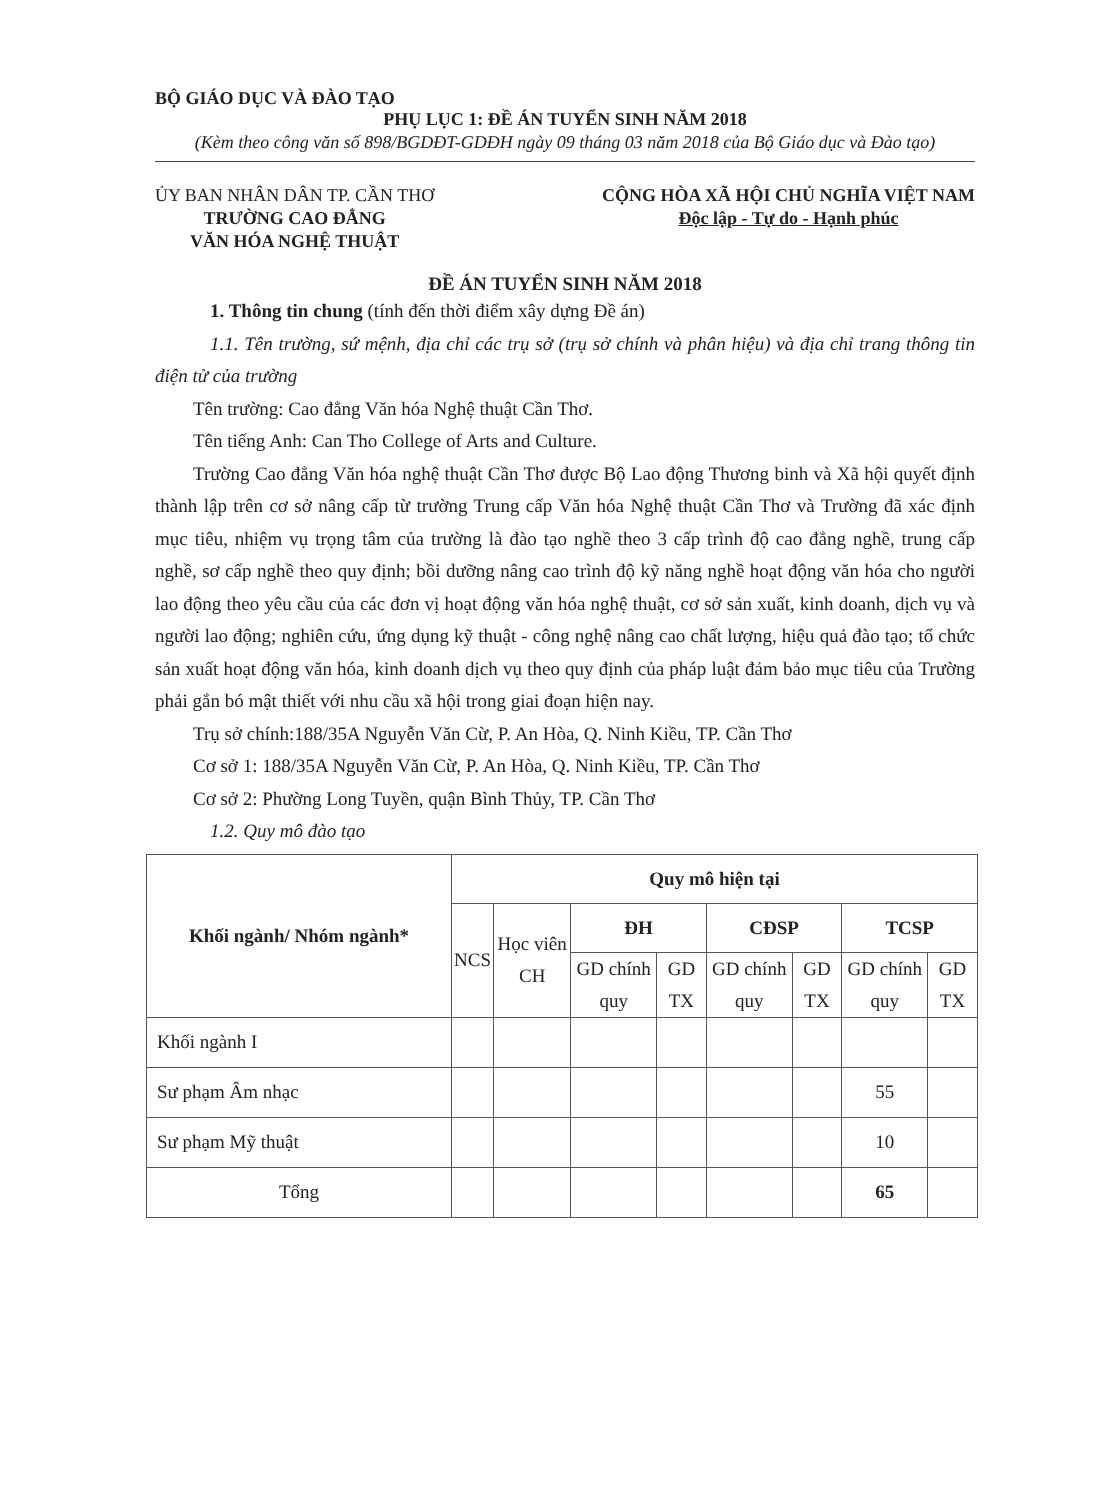BỘ GIÁO DỤC VÀ ĐÀO TẠO
PHỤ LỤC 1: ĐỀ ÁN TUYỂN SINH NĂM 2018
(Kèm theo công văn số 898/BGDĐT-GDĐH ngày 09 tháng 03 năm 2018 của Bộ Giáo dục và Đào tạo)
ỦY BAN NHÂN DÂN TP. CẦN THƠ
TRƯỜNG CAO ĐẲNG
VĂN HÓA NGHỆ THUẬT
CỘNG HÒA XÃ HỘI CHỦ NGHĨA VIỆT NAM
Độc lập - Tự do - Hạnh phúc
ĐỀ ÁN TUYỂN SINH NĂM 2018
1. Thông tin chung (tính đến thời điểm xây dựng Đề án)
1.1. Tên trường, sứ mệnh, địa chỉ các trụ sở (trụ sở chính và phân hiệu) và địa chỉ trang thông tin điện tử của trường
Tên trường: Cao đẳng Văn hóa Nghệ thuật Cần Thơ.
Tên tiếng Anh: Can Tho College of Arts and Culture.
Trường Cao đẳng Văn hóa nghệ thuật Cần Thơ được Bộ Lao động Thương binh và Xã hội quyết định thành lập trên cơ sở nâng cấp từ trường Trung cấp Văn hóa Nghệ thuật Cần Thơ và Trường đã xác định mục tiêu, nhiệm vụ trọng tâm của trường là đào tạo nghề theo 3 cấp trình độ cao đẳng nghề, trung cấp nghề, sơ cấp nghề theo quy định; bồi dưỡng nâng cao trình độ kỹ năng nghề hoạt động văn hóa cho người lao động theo yêu cầu của các đơn vị hoạt động văn hóa nghệ thuật, cơ sở sản xuất, kinh doanh, dịch vụ và người lao động; nghiên cứu, ứng dụng kỹ thuật - công nghệ nâng cao chất lượng, hiệu quả đào tạo; tổ chức sản xuất hoạt động văn hóa, kinh doanh dịch vụ theo quy định của pháp luật đảm bảo mục tiêu của Trường phải gắn bó mật thiết với nhu cầu xã hội trong giai đoạn hiện nay.
Trụ sở chính:188/35A Nguyễn Văn Cừ, P. An Hòa, Q. Ninh Kiều, TP. Cần Thơ
Cơ sở 1: 188/35A Nguyễn Văn Cừ, P. An Hòa, Q. Ninh Kiều, TP. Cần Thơ
Cơ sở 2: Phường Long Tuyền, quận Bình Thủy, TP. Cần Thơ
1.2. Quy mô đào tạo
| Khối ngành/ Nhóm ngành* | Quy mô hiện tại | | | | | | | |
| --- | --- | --- | --- | --- | --- | --- | --- | --- |
| | NCS | Học viên CH | ĐH | | CĐSP | | TCSP | |
| | | | GD chính quy | GD TX | GD chính quy | GD TX | GD chính quy | GD TX |
| Khối ngành I | | | | | | | | |
| Sư phạm Âm nhạc | | | | | | | 55 | |
| Sư phạm Mỹ thuật | | | | | | | 10 | |
| Tổng | | | | | | | 65 | |